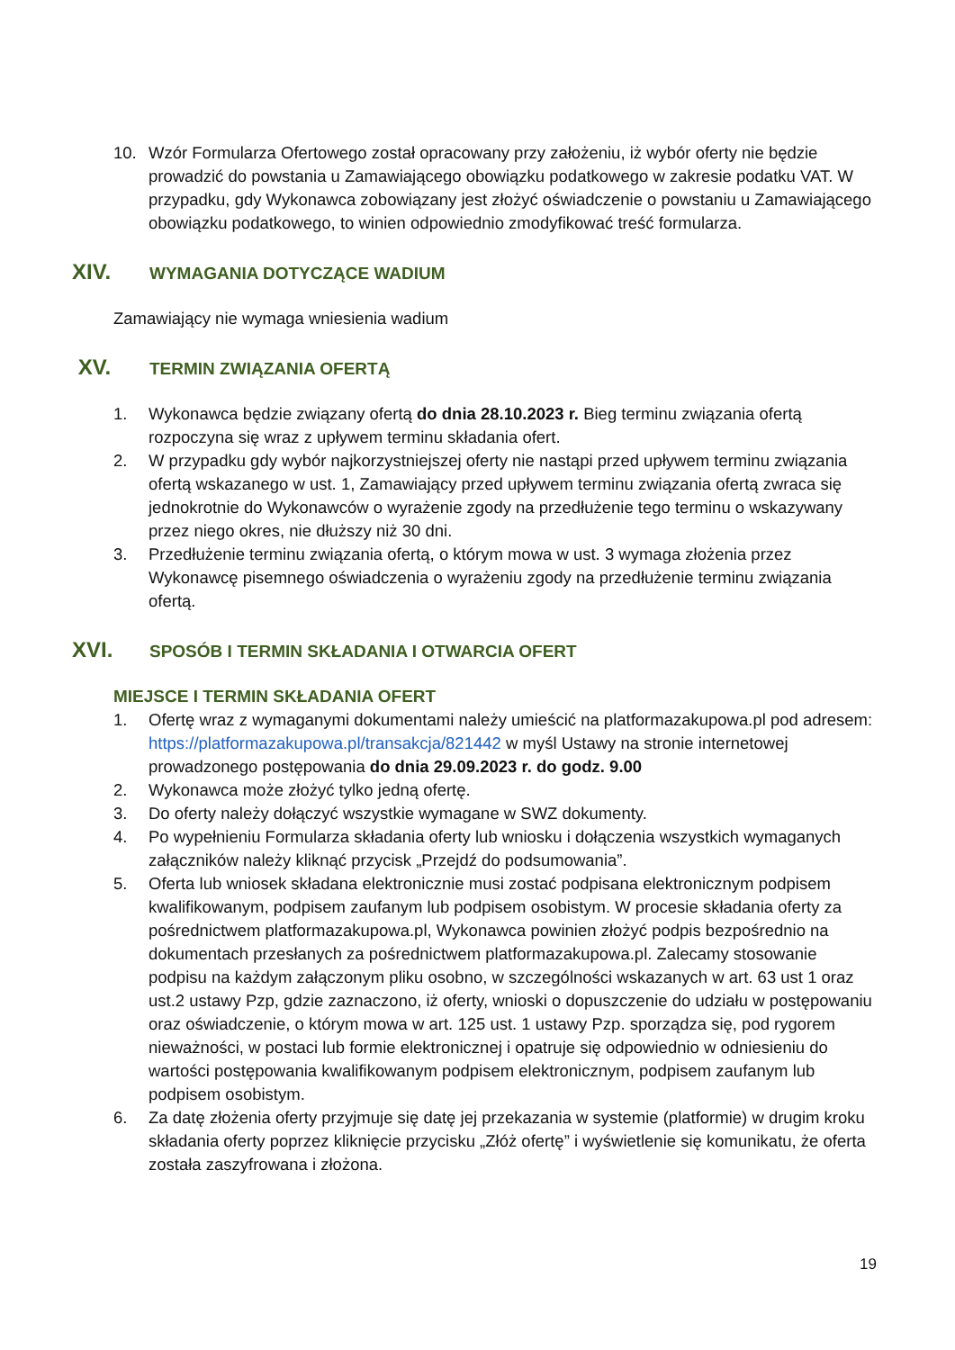10. Wzór Formularza Ofertowego został opracowany przy założeniu, iż wybór oferty nie będzie prowadzić do powstania u Zamawiającego obowiązku podatkowego w zakresie podatku VAT. W przypadku, gdy Wykonawca zobowiązany jest złożyć oświadczenie o powstaniu u Zamawiającego obowiązku podatkowego, to winien odpowiednio zmodyfikować treść formularza.
XIV. WYMAGANIA DOTYCZĄCE WADIUM
Zamawiający nie wymaga wniesienia wadium
XV. TERMIN ZWIĄZANIA OFERTĄ
1. Wykonawca będzie związany ofertą do dnia 28.10.2023 r. Bieg terminu związania ofertą rozpoczyna się wraz z upływem terminu składania ofert.
2. W przypadku gdy wybór najkorzystniejszej oferty nie nastąpi przed upływem terminu związania ofertą wskazanego w ust. 1, Zamawiający przed upływem terminu związania ofertą zwraca się jednokrotnie do Wykonawców o wyrażenie zgody na przedłużenie tego terminu o wskazywany przez niego okres, nie dłuższy niż 30 dni.
3. Przedłużenie terminu związania ofertą, o którym mowa w ust. 3 wymaga złożenia przez Wykonawcę pisemnego oświadczenia o wyrażeniu zgody na przedłużenie terminu związania ofertą.
XVI. SPOSÓB I TERMIN SKŁADANIA I OTWARCIA OFERT
MIEJSCE I TERMIN SKŁADANIA OFERT
1. Ofertę wraz z wymaganymi dokumentami należy umieścić na platformazakupowa.pl pod adresem: https://platformazakupowa.pl/transakcja/821442 w myśl Ustawy na stronie internetowej prowadzonego postępowania do dnia 29.09.2023 r. do godz. 9.00
2. Wykonawca może złożyć tylko jedną ofertę.
3. Do oferty należy dołączyć wszystkie wymagane w SWZ dokumenty.
4. Po wypełnieniu Formularza składania oferty lub wniosku i dołączenia wszystkich wymaganych załączników należy kliknąć przycisk „Przejdź do podsumowania”.
5. Oferta lub wniosek składana elektronicznie musi zostać podpisana elektronicznym podpisem kwalifikowanym, podpisem zaufanym lub podpisem osobistym. W procesie składania oferty za pośrednictwem platformazakupowa.pl, Wykonawca powinien złożyć podpis bezpośrednio na dokumentach przesłanych za pośrednictwem platformazakupowa.pl. Zalecamy stosowanie podpisu na każdym załączonym pliku osobno, w szczególności wskazanych w art. 63 ust 1 oraz ust.2 ustawy Pzp, gdzie zaznaczono, iż oferty, wnioski o dopuszczenie do udziału w postępowaniu oraz oświadczenie, o którym mowa w art. 125 ust. 1 ustawy Pzp. sporządza się, pod rygorem nieważności, w postaci lub formie elektronicznej i opatruje się odpowiednio w odniesieniu do wartości postępowania kwalifikowanym podpisem elektronicznym, podpisem zaufanym lub podpisem osobistym.
6. Za datę złożenia oferty przyjmuje się datę jej przekazania w systemie (platformie) w drugim kroku składania oferty poprzez kliknięcie przycisku „Złóż ofertę” i wyświetlenie się komunikatu, że oferta została zaszyfrowana i złożona.
19